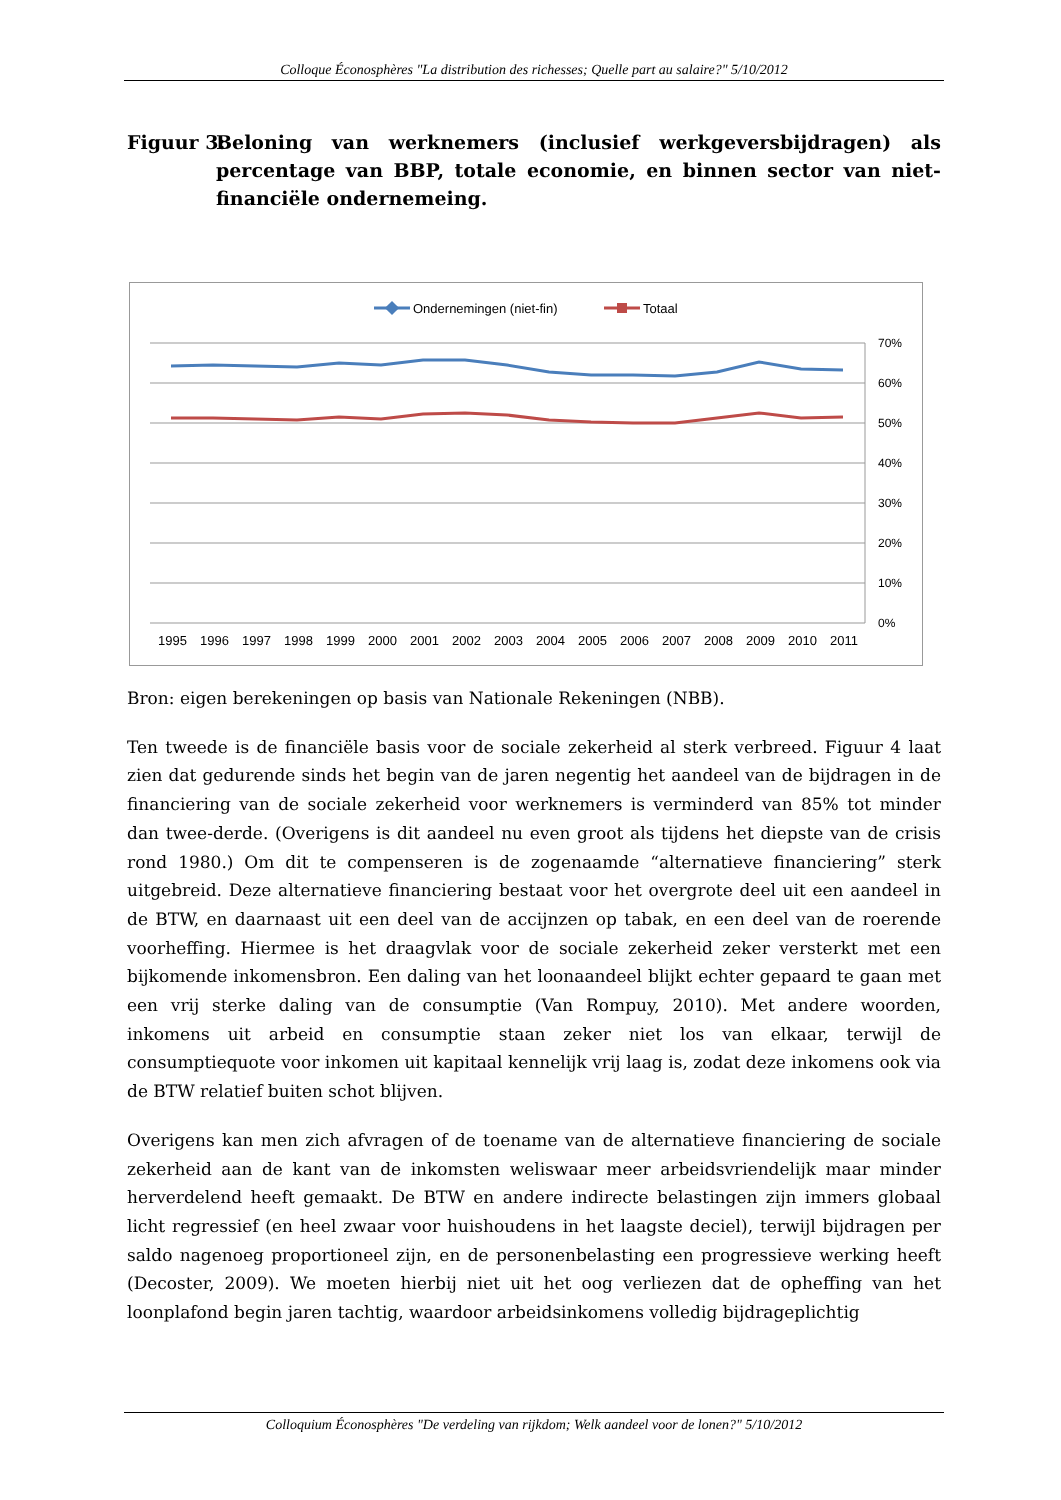Colloque Éconosphères "La distribution des richesses; Quelle part au salaire?" 5/10/2012
Figuur 3: Beloning van werknemers (inclusief werkgeversbijdragen) als percentage van BBP, totale economie, en binnen sector van niet-financiële ondernemeing.
Ondernemingen (niet-fin)
Totaal
70%
60%
50%
40%
30%
20%
10%
0%
1995
1996
1997
1998
1999
2000
2001
2002
2003
2004
2005
2006
2007
2008
2009
2010
2011
Bron: eigen berekeningen op basis van Nationale Rekeningen (NBB).
Ten tweede is de financiële basis voor de sociale zekerheid al sterk verbreed. Figuur 4 laat zien dat gedurende sinds het begin van de jaren negentig het aandeel van de bijdragen in de financiering van de sociale zekerheid voor werknemers is verminderd van 85% tot minder dan twee-derde. (Overigens is dit aandeel nu even groot als tijdens het diepste van de crisis rond 1980.) Om dit te compenseren is de zogenaamde “alternatieve financiering” sterk uitgebreid. Deze alternatieve financiering bestaat voor het overgrote deel uit een aandeel in de BTW, en daarnaast uit een deel van de accijnzen op tabak, en een deel van de roerende voorheffing. Hiermee is het draagvlak voor de sociale zekerheid zeker versterkt met een bijkomende inkomensbron. Een daling van het loonaandeel blijkt echter gepaard te gaan met een vrij sterke daling van de consumptie (Van Rompuy, 2010). Met andere woorden, inkomens uit arbeid en consumptie staan zeker niet los van elkaar, terwijl de consumptiequote voor inkomen uit kapitaal kennelijk vrij laag is, zodat deze inkomens ook via de BTW relatief buiten schot blijven.
Overigens kan men zich afvragen of de toename van de alternatieve financiering de sociale zekerheid aan de kant van de inkomsten weliswaar meer arbeidsvriendelijk maar minder herverdelend heeft gemaakt. De BTW en andere indirecte belastingen zijn immers globaal licht regressief (en heel zwaar voor huishoudens in het laagste deciel), terwijl bijdragen per saldo nagenoeg proportioneel zijn, en de personenbelasting een progressieve werking heeft (Decoster, 2009). We moeten hierbij niet uit het oog verliezen dat de opheffing van het loonplafond begin jaren tachtig, waardoor arbeidsinkomens volledig bijdrageplichtig
Colloquium Éconosphères "De verdeling van rijkdom; Welk aandeel voor de lonen?" 5/10/2012